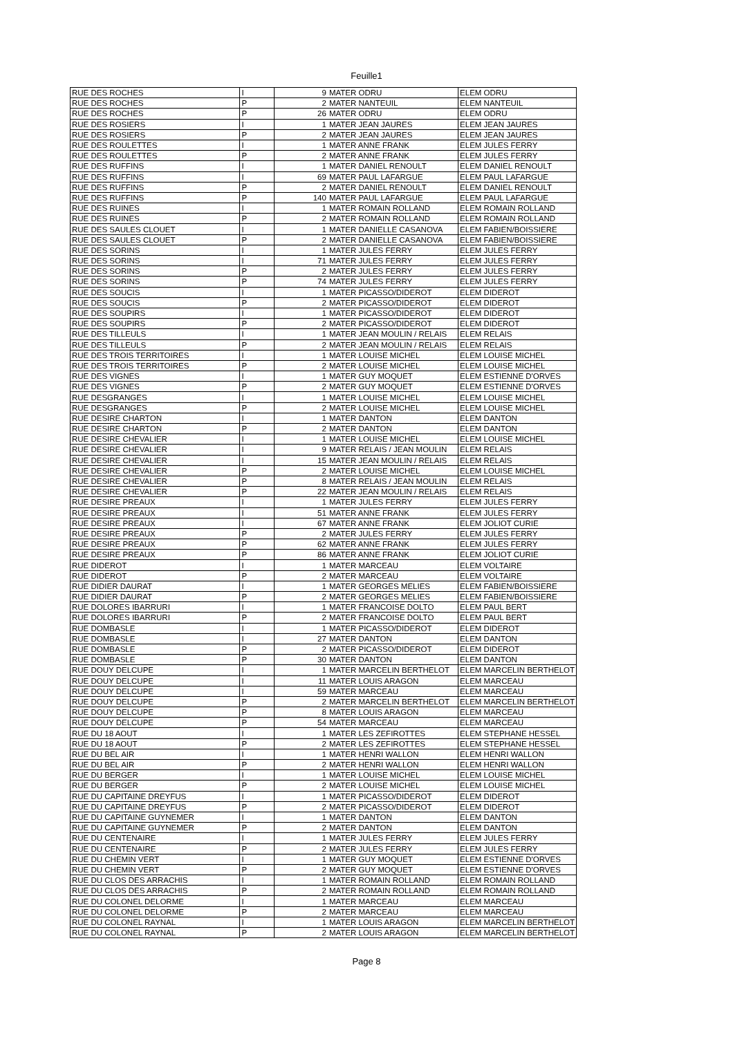Feuille1
| RUE DES ROCHES | I | 9 | MATER ODRU | ELEM ODRU |
| RUE DES ROCHES | P | 2 | MATER NANTEUIL | ELEM NANTEUIL |
| RUE DES ROCHES | P | 26 | MATER ODRU | ELEM ODRU |
| RUE DES ROSIERS | I | 1 | MATER JEAN JAURES | ELEM JEAN JAURES |
| RUE DES ROSIERS | P | 2 | MATER JEAN JAURES | ELEM JEAN JAURES |
| RUE DES ROULETTES | I | 1 | MATER ANNE FRANK | ELEM JULES FERRY |
| RUE DES ROULETTES | P | 2 | MATER ANNE FRANK | ELEM JULES FERRY |
| RUE DES RUFFINS | I | 1 | MATER DANIEL RENOULT | ELEM DANIEL RENOULT |
| RUE DES RUFFINS | I | 69 | MATER PAUL LAFARGUE | ELEM PAUL LAFARGUE |
| RUE DES RUFFINS | P | 2 | MATER DANIEL RENOULT | ELEM DANIEL RENOULT |
| RUE DES RUFFINS | P | 140 | MATER PAUL LAFARGUE | ELEM PAUL LAFARGUE |
| RUE DES RUINES | I | 1 | MATER ROMAIN ROLLAND | ELEM ROMAIN ROLLAND |
| RUE DES RUINES | P | 2 | MATER ROMAIN ROLLAND | ELEM ROMAIN ROLLAND |
| RUE DES SAULES CLOUET | I | 1 | MATER DANIELLE CASANOVA | ELEM FABIEN/BOISSIERE |
| RUE DES SAULES CLOUET | P | 2 | MATER DANIELLE CASANOVA | ELEM FABIEN/BOISSIERE |
| RUE DES SORINS | I | 1 | MATER JULES FERRY | ELEM JULES FERRY |
| RUE DES SORINS | I | 71 | MATER JULES FERRY | ELEM JULES FERRY |
| RUE DES SORINS | P | 2 | MATER JULES FERRY | ELEM JULES FERRY |
| RUE DES SORINS | P | 74 | MATER JULES FERRY | ELEM JULES FERRY |
| RUE DES SOUCIS | I | 1 | MATER PICASSO/DIDEROT | ELEM DIDEROT |
| RUE DES SOUCIS | P | 2 | MATER PICASSO/DIDEROT | ELEM DIDEROT |
| RUE DES SOUPIRS | I | 1 | MATER PICASSO/DIDEROT | ELEM DIDEROT |
| RUE DES SOUPIRS | P | 2 | MATER PICASSO/DIDEROT | ELEM DIDEROT |
| RUE DES TILLEULS | I | 1 | MATER JEAN MOULIN / RELAIS | ELEM RELAIS |
| RUE DES TILLEULS | P | 2 | MATER JEAN MOULIN / RELAIS | ELEM RELAIS |
| RUE DES TROIS TERRITOIRES | I | 1 | MATER LOUISE MICHEL | ELEM LOUISE MICHEL |
| RUE DES TROIS TERRITOIRES | P | 2 | MATER LOUISE MICHEL | ELEM LOUISE MICHEL |
| RUE DES VIGNES | I | 1 | MATER GUY MOQUET | ELEM ESTIENNE D'ORVES |
| RUE DES VIGNES | P | 2 | MATER GUY MOQUET | ELEM ESTIENNE D'ORVES |
| RUE DESGRANGES | I | 1 | MATER LOUISE MICHEL | ELEM LOUISE MICHEL |
| RUE DESGRANGES | P | 2 | MATER LOUISE MICHEL | ELEM LOUISE MICHEL |
| RUE DESIRE CHARTON | I | 1 | MATER DANTON | ELEM DANTON |
| RUE DESIRE CHARTON | P | 2 | MATER DANTON | ELEM DANTON |
| RUE DESIRE CHEVALIER | I | 1 | MATER LOUISE MICHEL | ELEM LOUISE MICHEL |
| RUE DESIRE CHEVALIER | I | 9 | MATER RELAIS / JEAN MOULIN | ELEM RELAIS |
| RUE DESIRE CHEVALIER | I | 15 | MATER JEAN MOULIN / RELAIS | ELEM RELAIS |
| RUE DESIRE CHEVALIER | P | 2 | MATER LOUISE MICHEL | ELEM LOUISE MICHEL |
| RUE DESIRE CHEVALIER | P | 8 | MATER RELAIS / JEAN MOULIN | ELEM RELAIS |
| RUE DESIRE CHEVALIER | P | 22 | MATER JEAN MOULIN / RELAIS | ELEM RELAIS |
| RUE DESIRE PREAUX | I | 1 | MATER JULES FERRY | ELEM JULES FERRY |
| RUE DESIRE PREAUX | I | 51 | MATER ANNE FRANK | ELEM JULES FERRY |
| RUE DESIRE PREAUX | I | 67 | MATER ANNE FRANK | ELEM JOLIOT CURIE |
| RUE DESIRE PREAUX | P | 2 | MATER JULES FERRY | ELEM JULES FERRY |
| RUE DESIRE PREAUX | P | 62 | MATER ANNE FRANK | ELEM JULES FERRY |
| RUE DESIRE PREAUX | P | 86 | MATER ANNE FRANK | ELEM JOLIOT CURIE |
| RUE DIDEROT | I | 1 | MATER MARCEAU | ELEM VOLTAIRE |
| RUE DIDEROT | P | 2 | MATER MARCEAU | ELEM VOLTAIRE |
| RUE DIDIER DAURAT | I | 1 | MATER GEORGES MELIES | ELEM FABIEN/BOISSIERE |
| RUE DIDIER DAURAT | P | 2 | MATER GEORGES MELIES | ELEM FABIEN/BOISSIERE |
| RUE DOLORES IBARRURI | I | 1 | MATER FRANCOISE DOLTO | ELEM PAUL BERT |
| RUE DOLORES IBARRURI | P | 2 | MATER FRANCOISE DOLTO | ELEM PAUL BERT |
| RUE DOMBASLE | I | 1 | MATER PICASSO/DIDEROT | ELEM DIDEROT |
| RUE DOMBASLE | I | 27 | MATER DANTON | ELEM DANTON |
| RUE DOMBASLE | P | 2 | MATER PICASSO/DIDEROT | ELEM DIDEROT |
| RUE DOMBASLE | P | 30 | MATER DANTON | ELEM DANTON |
| RUE DOUY DELCUPE | I | 1 | MATER MARCELIN BERTHELOT | ELEM MARCELIN BERTHELOT |
| RUE DOUY DELCUPE | I | 11 | MATER LOUIS ARAGON | ELEM MARCEAU |
| RUE DOUY DELCUPE | I | 59 | MATER MARCEAU | ELEM MARCEAU |
| RUE DOUY DELCUPE | P | 2 | MATER MARCELIN BERTHELOT | ELEM MARCELIN BERTHELOT |
| RUE DOUY DELCUPE | P | 8 | MATER LOUIS ARAGON | ELEM MARCEAU |
| RUE DOUY DELCUPE | P | 54 | MATER MARCEAU | ELEM MARCEAU |
| RUE DU 18 AOUT | I | 1 | MATER LES ZEFIROTTES | ELEM STEPHANE HESSEL |
| RUE DU 18 AOUT | P | 2 | MATER LES ZEFIROTTES | ELEM STEPHANE HESSEL |
| RUE DU BEL AIR | I | 1 | MATER HENRI WALLON | ELEM HENRI WALLON |
| RUE DU BEL AIR | P | 2 | MATER HENRI WALLON | ELEM HENRI WALLON |
| RUE DU BERGER | I | 1 | MATER LOUISE MICHEL | ELEM LOUISE MICHEL |
| RUE DU BERGER | P | 2 | MATER LOUISE MICHEL | ELEM LOUISE MICHEL |
| RUE DU CAPITAINE DREYFUS | I | 1 | MATER PICASSO/DIDEROT | ELEM DIDEROT |
| RUE DU CAPITAINE DREYFUS | P | 2 | MATER PICASSO/DIDEROT | ELEM DIDEROT |
| RUE DU CAPITAINE GUYNEMER | I | 1 | MATER DANTON | ELEM DANTON |
| RUE DU CAPITAINE GUYNEMER | P | 2 | MATER DANTON | ELEM DANTON |
| RUE DU CENTENAIRE | I | 1 | MATER JULES FERRY | ELEM JULES FERRY |
| RUE DU CENTENAIRE | P | 2 | MATER JULES FERRY | ELEM JULES FERRY |
| RUE DU CHEMIN VERT | I | 1 | MATER GUY MOQUET | ELEM ESTIENNE D'ORVES |
| RUE DU CHEMIN VERT | P | 2 | MATER GUY MOQUET | ELEM ESTIENNE D'ORVES |
| RUE DU CLOS DES ARRACHIS | I | 1 | MATER ROMAIN ROLLAND | ELEM ROMAIN ROLLAND |
| RUE DU CLOS DES ARRACHIS | P | 2 | MATER ROMAIN ROLLAND | ELEM ROMAIN ROLLAND |
| RUE DU COLONEL DELORME | I | 1 | MATER MARCEAU | ELEM MARCEAU |
| RUE DU COLONEL DELORME | P | 2 | MATER MARCEAU | ELEM MARCEAU |
| RUE DU COLONEL RAYNAL | I | 1 | MATER LOUIS ARAGON | ELEM MARCELIN BERTHELOT |
| RUE DU COLONEL RAYNAL | P | 2 | MATER LOUIS ARAGON | ELEM MARCELIN BERTHELOT |
Page 8